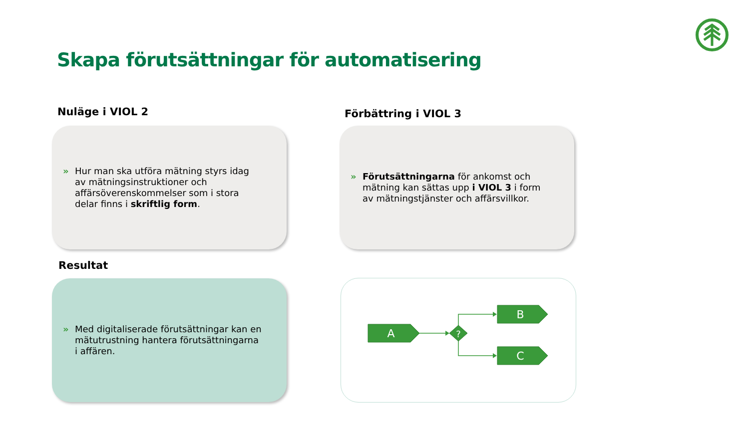Skapa förutsättningar för automatisering
Nuläge i VIOL 2 Förbättring i VIOL 3
» Hur man ska utföra mätning styrs idag av mätningsinstruktioner och affärsöverenskommelser som i stora delar finns i skriftlig form.
» Förutsättningarna för ankomst och mätning kan sättas upp i VIOL 3 i form av mätningstjänster och affärsvillkor.
Resultat
» Med digitaliserade förutsättningar kan en mätutrustning hantera förutsättningarna i affären.
A
B
C
?